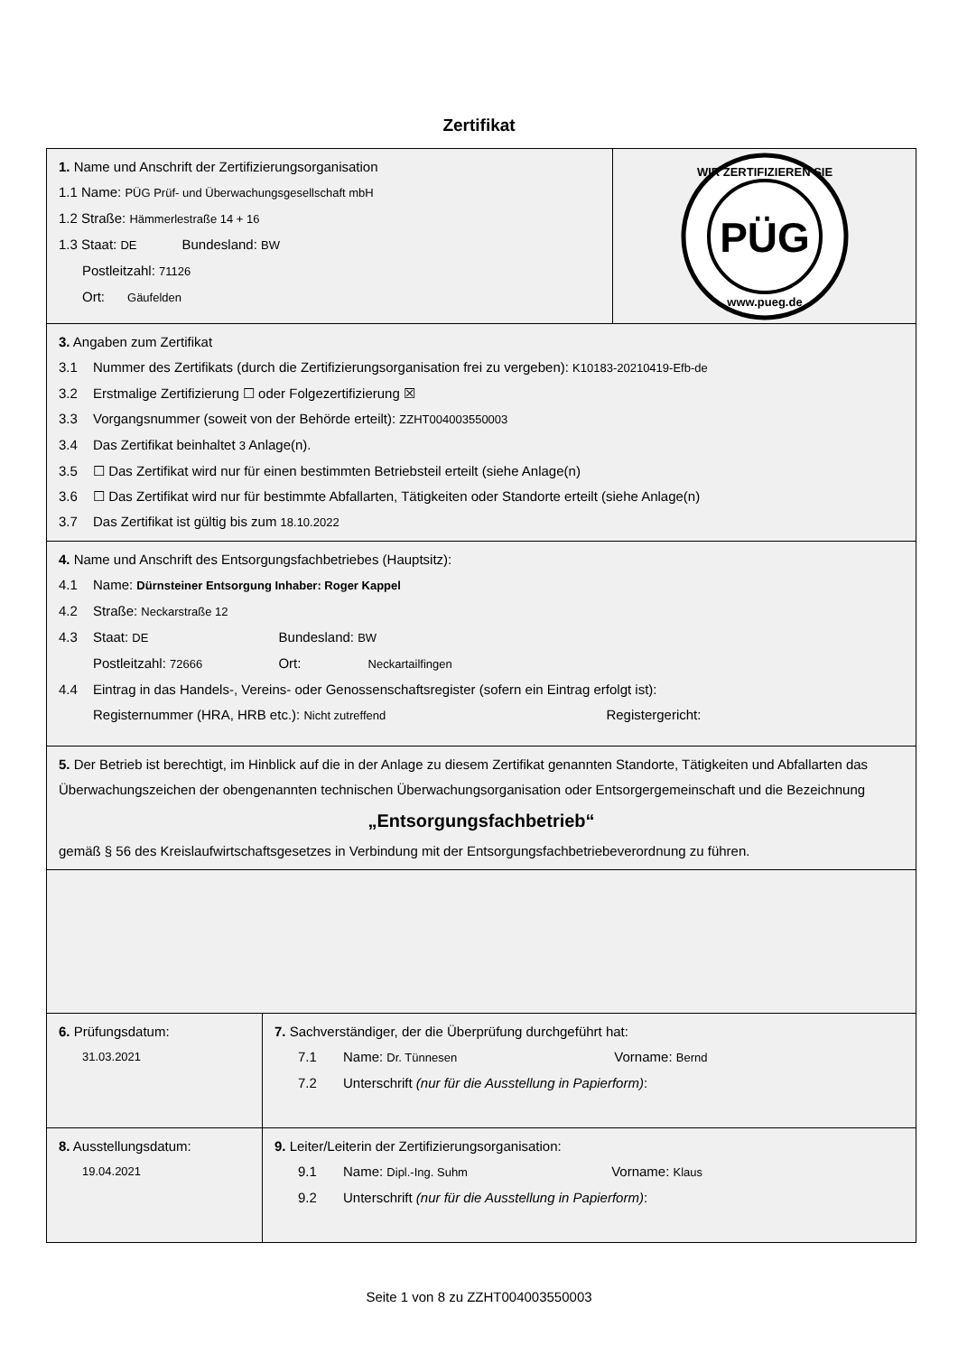Zertifikat
1. Name und Anschrift der Zertifizierungsorganisation
1.1 Name: PÜG Prüf- und Überwachungsgesellschaft mbH
1.2 Straße: Hämmerlestraße 14 + 16
1.3 Staat: DE Bundesland: BW
Postleitzahl: 71126
Ort: Gäufelden
PÜG
WIR ZERTIFIZIEREN SIE
www.pueg.de
3. Angaben zum Zertifikat
3.1 Nummer des Zertifikats (durch die Zertifizierungsorganisation frei zu vergeben): K10183-20210419-Efb-de
3.2 Erstmalige Zertifizierung ☐ oder Folgezertifizierung ☒
3.3 Vorgangsnummer (soweit von der Behörde erteilt): ZZHT004003550003
3.4 Das Zertifikat beinhaltet 3 Anlage(n).
3.5 ☐ Das Zertifikat wird nur für einen bestimmten Betriebsteil erteilt (siehe Anlage(n)
3.6 ☐ Das Zertifikat wird nur für bestimmte Abfallarten, Tätigkeiten oder Standorte erteilt (siehe Anlage(n)
3.7 Das Zertifikat ist gültig bis zum 18.10.2022
4. Name und Anschrift des Entsorgungsfachbetriebes (Hauptsitz):
4.1 Name: Dürnsteiner Entsorgung Inhaber: Roger Kappel
4.2 Straße: Neckarstraße 12
4.3 Staat: DE Bundesland: BW
Postleitzahl: 72666 Ort: Neckartailfingen
4.4 Eintrag in das Handels-, Vereins- oder Genossenschaftsregister (sofern ein Eintrag erfolgt ist):
Registernummer (HRA, HRB etc.): Nicht zutreffend Registergericht:
5. Der Betrieb ist berechtigt, im Hinblick auf die in der Anlage zu diesem Zertifikat genannten Standorte, Tätigkeiten und Abfallarten das Überwachungszeichen der obengenannten technischen Überwachungsorganisation oder Entsorgergemeinschaft und die Bezeichnung
„Entsorgungsfachbetrieb“
gemäß § 56 des Kreislaufwirtschaftsgesetzes in Verbindung mit der Entsorgungsfachbetriebeverordnung zu führen.
6. Prüfungsdatum:
31.03.2021
7. Sachverständiger, der die Überprüfung durchgeführt hat:
7.1 Name: Dr. Tünnesen Vorname: Bernd
7.2 Unterschrift (nur für die Ausstellung in Papierform):
8. Ausstellungsdatum:
19.04.2021
9. Leiter/Leiterin der Zertifizierungsorganisation:
9.1 Name: Dipl.-Ing. Suhm Vorname: Klaus
9.2 Unterschrift (nur für die Ausstellung in Papierform):
Seite 1 von 8 zu ZZHT004003550003